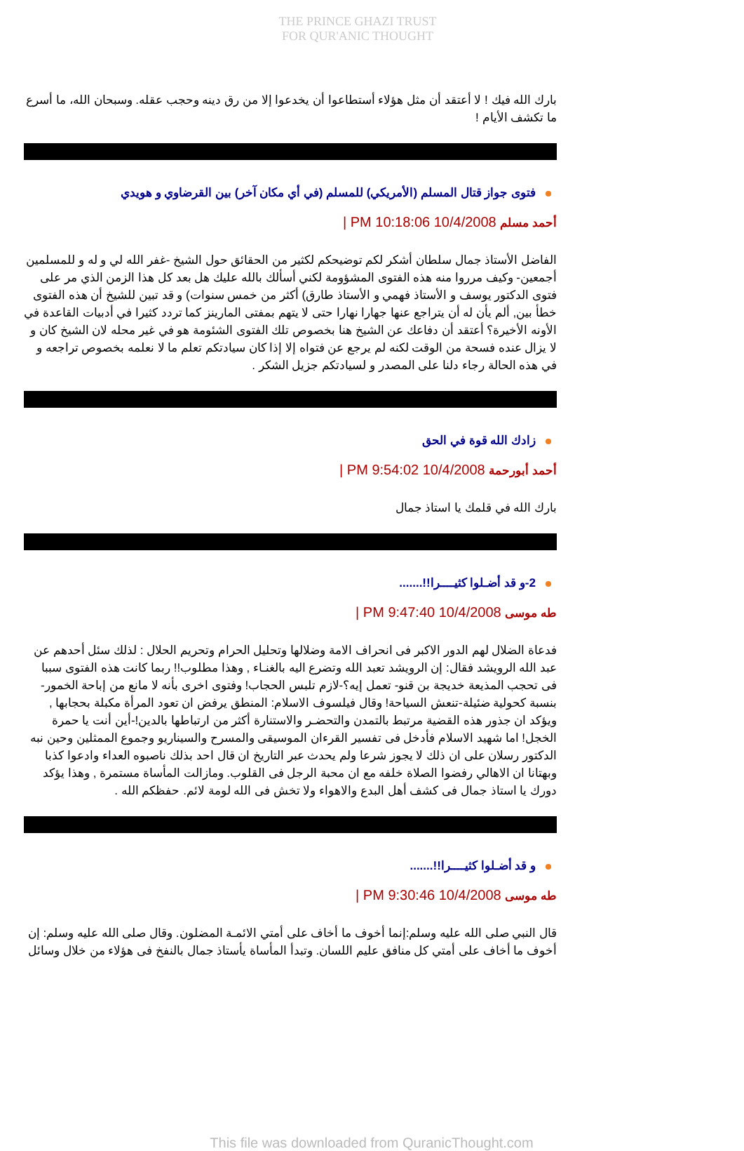THE PRINCE GHAZI TRUST
FOR QUR'ANIC THOUGHT
بارك الله فيك ! لا أعتقد أن مثل هؤلاء أستطاعوا أن يخدعوا إلا من رق دينه وحجب عقله. وسبحان الله، ما أسرع ما تكشف الأيام !
فتوى جواز قتال المسلم (الأمريكي) للمسلم (في أي مكان آخر) بين القرضاوي و هويدي
أحمد مسلم 10/4/2008 10:18:06 PM |
الفاضل الأستاذ جمال سلطان أشكر لكم توضيحكم لكثير من الحقائق حول الشيخ -غفر الله لي و له و للمسلمين أجمعين- وكيف مرروا منه هذه الفتوى المشؤومة لكني أسألك بالله عليك هل بعد كل هذا الزمن الذي مر على فتوى الدكتور يوسف و الأستاذ فهمي و الأستاذ طارق) أكثر من خمس سنوات) و قد تبين للشيخ أن هذه الفتوى خطأ بين, ألم يأن له أن يتراجع عنها جهارا نهارا حتى لا يتهم بمفتى المارينز كما تردد كثيرا في أدبيات القاعدة في الأونه الأخيرة؟ أعتقد أن دفاعك عن الشيخ هنا بخصوص تلك الفتوى الشئومة هو في غير محله لان الشيخ كان و لا يزال عنده فسحة من الوقت لكنه لم يرجع عن فتواه إلا إذا كان سيادتكم تعلم ما لا نعلمه بخصوص تراجعه و في هذه الحالة رجاء دلنا على المصدر و لسيادتكم جزيل الشكر .
زادك الله قوة في الحق
أحمد أبورحمة 10/4/2008 9:54:02 PM |
بارك الله في قلمك يا استاذ جمال
2-و قد أضـلوا كثيــــرا!!.......
طه موسى 10/4/2008 9:47:40 PM |
فدعاة الضلال لهم الدور الاكبر فى انحراف الامة وضلالها وتحليل الحرام وتحريم الحلال : لذلك سئل أحدهم عن عبد الله الرويشد فقال: إن الرويشد تعبد الله وتضرع اليه بالغنـاء , وهذا مطلوب!! ربما كانت هذه الفتوى سببا فى تحجب المذيعة خديجة بن قنو- تعمل إيه؟-لازم تلبس الحجاب! وفتوى اخرى بأنه لا مانع من إباحة الخمور- بنسبة كحولية ضئيلة-تنعش السياحة! وقال فيلسوف الاسلام: المنطق يرفض ان تعود المرأة مكبلة بحجابها , ويؤكد ان جذور هذه القضية مرتبط بالتمدن والتحضـر والاستنارة أكثر من ارتباطها بالدين!-أين أنت يا حمرة الخجل! اما شهيد الاسلام فأدخل فى تفسير القرءان الموسيقى والمسرح والسيناريو وجموع الممثلين وحين نبه الدكتور رسلان على ان ذلك لا يجوز شرعا ولم يحدث عبر التاريخ ان قال احد بذلك ناصبوه العداء وادعوا كذبا وبهتانا ان الاهالي رفضوا الصلاة خلفه مع ان محبة الرجل فى القلوب. ومازالت المأساة مستمرة , وهذا يؤكد دورك يا استاذ جمال فى كشف أهل البدع والاهواء ولا تخش فى الله لومة لائم. حفظكم الله .
و قد أضـلوا كثيــــرا!!.......
طه موسى 10/4/2008 9:30:46 PM |
قال النبي صلى الله عليه وسلم:إنما أخوف ما أخاف على أمتي الائمـة المضلون. وقال صلى الله عليه وسلم: إن أخوف ما أخاف على أمتي كل منافق عليم اللسان. وتبدأ المأساة يأستاذ جمال بالنفخ فى هؤلاء من خلال وسائل
This file was downloaded from QuranicThought.com